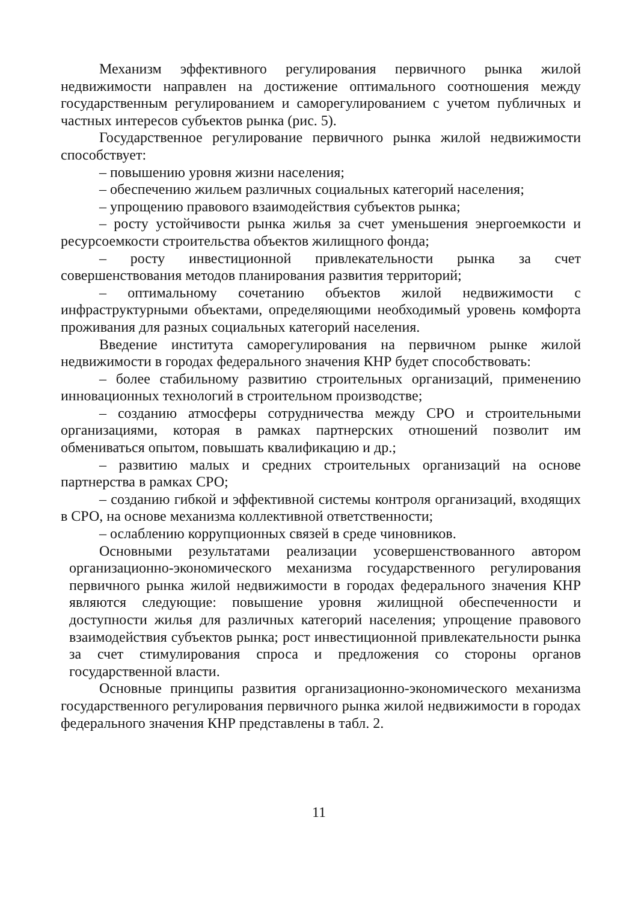Механизм эффективного регулирования первичного рынка жилой недвижимости направлен на достижение оптимального соотношения между государственным регулированием и саморегулированием с учетом публичных и частных интересов субъектов рынка (рис. 5).
Государственное регулирование первичного рынка жилой недвижимости способствует:
– повышению уровня жизни населения;
– обеспечению жильем различных социальных категорий населения;
– упрощению правового взаимодействия субъектов рынка;
– росту устойчивости рынка жилья за счет уменьшения энергоемкости и ресурсоемкости строительства объектов жилищного фонда;
– росту инвестиционной привлекательности рынка за счет совершенствования методов планирования развития территорий;
– оптимальному сочетанию объектов жилой недвижимости с инфраструктурными объектами, определяющими необходимый уровень комфорта проживания для разных социальных категорий населения.
Введение института саморегулирования на первичном рынке жилой недвижимости в городах федерального значения КНР будет способствовать:
– более стабильному развитию строительных организаций, применению инновационных технологий в строительном производстве;
– созданию атмосферы сотрудничества между СРО и строительными организациями, которая в рамках партнерских отношений позволит им обмениваться опытом, повышать квалификацию и др.;
– развитию малых и средних строительных организаций на основе партнерства в рамках СРО;
– созданию гибкой и эффективной системы контроля организаций, входящих в СРО, на основе механизма коллективной ответственности;
– ослаблению коррупционных связей в среде чиновников.
Основными результатами реализации усовершенствованного автором организационно-экономического механизма государственного регулирования первичного рынка жилой недвижимости в городах федерального значения КНР являются следующие: повышение уровня жилищной обеспеченности и доступности жилья для различных категорий населения; упрощение правового взаимодействия субъектов рынка; рост инвестиционной привлекательности рынка за счет стимулирования спроса и предложения со стороны органов государственной власти.
Основные принципы развития организационно-экономического механизма государственного регулирования первичного рынка жилой недвижимости в городах федерального значения КНР представлены в табл. 2.
11